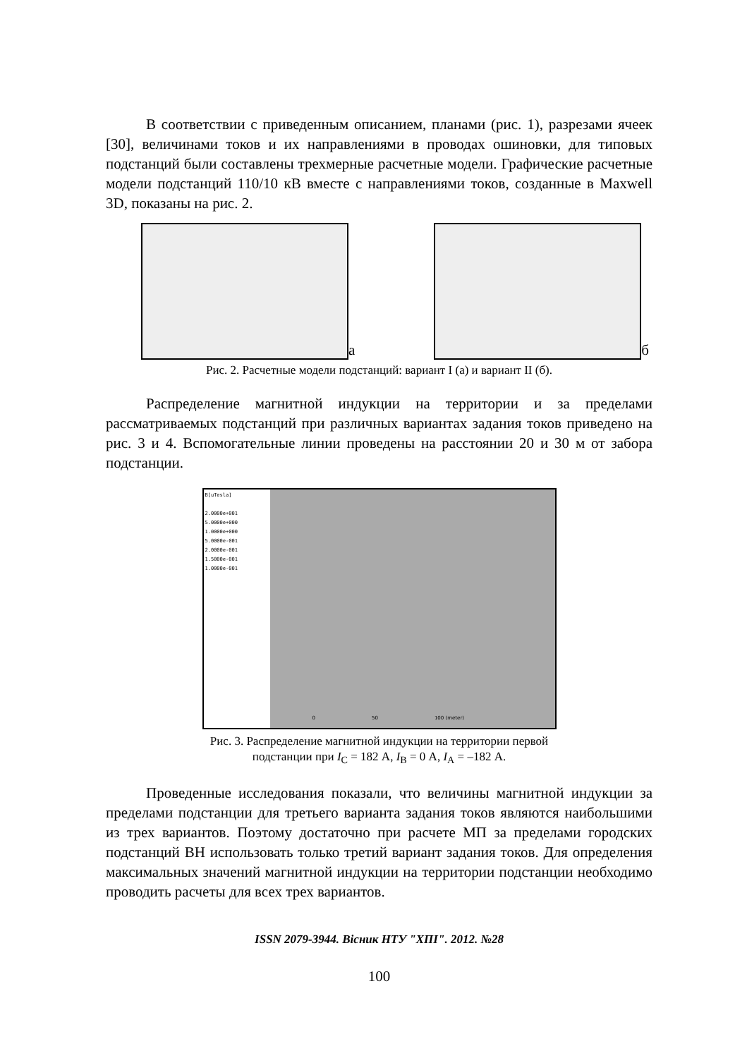В соответствии с приведенным описанием, планами (рис. 1), разрезами ячеек [30], величинами токов и их направлениями в проводах ошиновки, для типовых подстанций были составлены трехмерные расчетные модели. Графические расчетные модели подстанций 110/10 кВ вместе с направлениями токов, созданные в Maxwell 3D, показаны на рис. 2.
а б
Рис. 2. Расчетные модели подстанций: вариант I (а) и вариант II (б).
Распределение магнитной индукции на территории и за пределами рассматриваемых подстанций при различных вариантах задания токов приведено на рис. 3 и 4. Вспомогательные линии проведены на расстоянии 20 и 30 м от забора подстанции.
B[uTesla]
2.0000e+001
5.0000e+000
1.0000e+000
5.0000e-001
2.0000e-001
1.5000e-001
1.0000e-001
0 50 100 (meter)
Рис. 3. Распределение магнитной индукции на территории первой
подстанции при I<sub>C</sub> = 182 А, I<sub>B</sub> = 0 А, I<sub>A</sub> = –182 А.
Проведенные исследования показали, что величины магнитной индукции за пределами подстанции для третьего варианта задания токов являются наибольшими из трех вариантов. Поэтому достаточно при расчете МП за пределами городских подстанций ВН использовать только третий вариант задания токов. Для определения максимальных значений магнитной индукции на территории подстанции необходимо проводить расчеты для всех трех вариантов.
ISSN 2079-3944. Вісник НТУ "ХПІ". 2012. №28
100